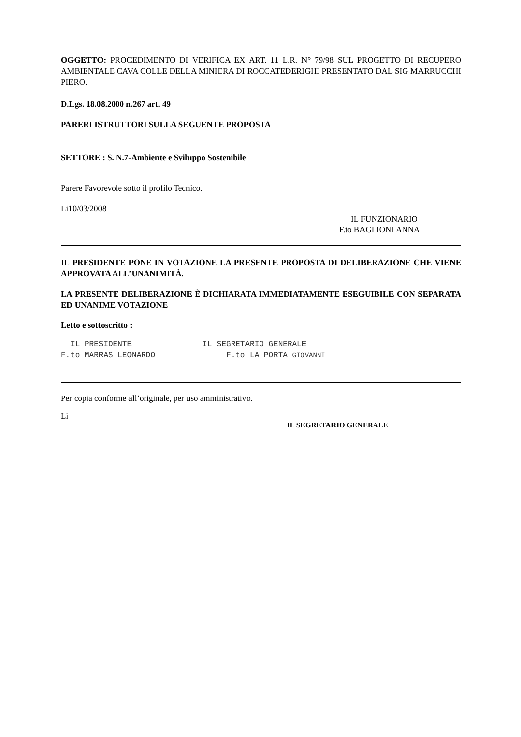OGGETTO: PROCEDIMENTO DI VERIFICA EX ART. 11 L.R. N° 79/98 SUL PROGETTO DI RECUPERO AMBIENTALE CAVA COLLE DELLA MINIERA DI ROCCATEDERIGHI PRESENTATO DAL SIG MARRUCCHI PIERO.
D.Lgs. 18.08.2000 n.267 art. 49
PARERI ISTRUTTORI SULLA SEGUENTE PROPOSTA
SETTORE : S. N.7-Ambiente e Sviluppo Sostenibile
Parere Favorevole sotto il profilo Tecnico.
Li10/03/2008
IL FUNZIONARIO
F.to BAGLIONI ANNA
IL PRESIDENTE PONE IN VOTAZIONE LA PRESENTE PROPOSTA DI DELIBERAZIONE CHE VIENE APPROVATA ALL’UNANIMITÀ.
LA PRESENTE DELIBERAZIONE È DICHIARATA IMMEDIATAMENTE ESEGUIBILE CON SEPARATA ED UNANIME VOTAZIONE
Letto e sottoscritto :
IL PRESIDENTE IL SEGRETARIO GENERALE F.to MARRAS LEONARDO F.to LA PORTA GIOVANNI
Per copia conforme all’originale, per uso amministrativo.
Lì
IL SEGRETARIO GENERALE